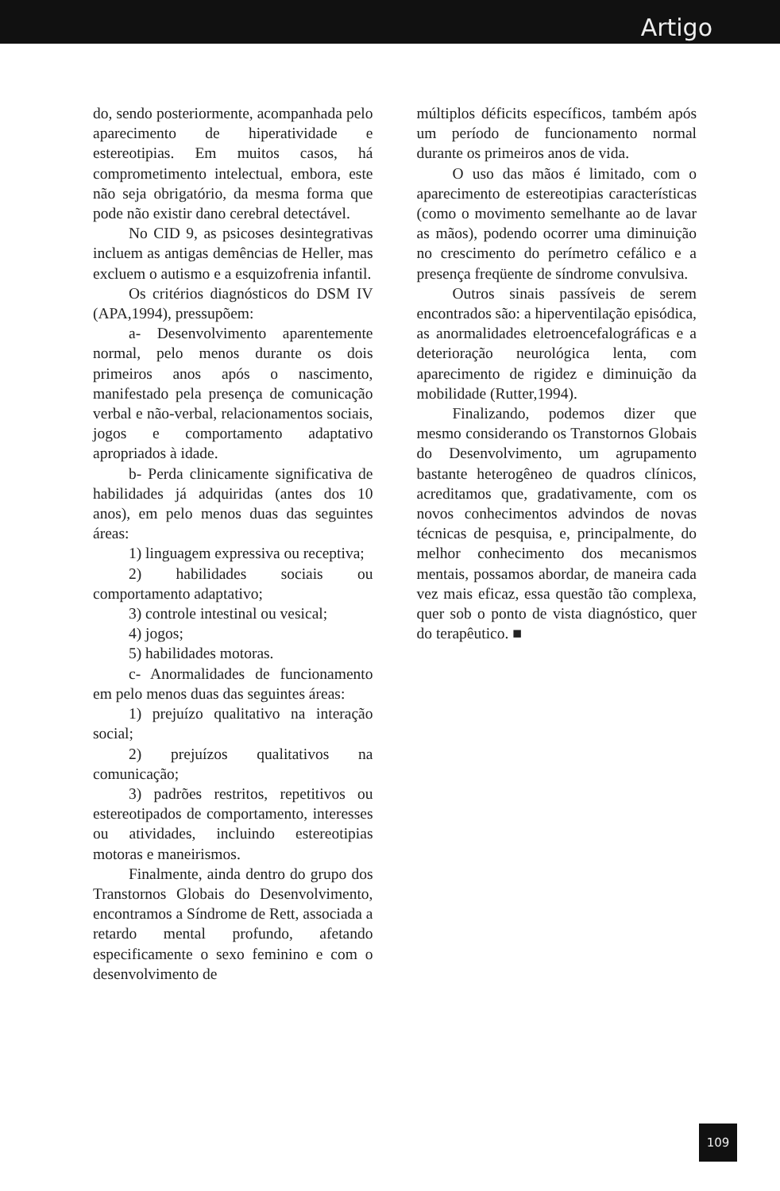Artigo
do, sendo posteriormente, acompanhada pelo aparecimento de hiperatividade e estereotipias. Em muitos casos, há comprometimento intelectual, embora, este não seja obrigatório, da mesma forma que pode não existir dano cerebral detectável.
No CID 9, as psicoses desintegrativas incluem as antigas demências de Heller, mas excluem o autismo e a esquizofrenia infantil.
Os critérios diagnósticos do DSM IV (APA,1994), pressupõem:
a- Desenvolvimento aparentemente normal, pelo menos durante os dois primeiros anos após o nascimento, manifestado pela presença de comunicação verbal e não-verbal, relacionamentos sociais, jogos e comportamento adaptativo apropriados à idade.
b- Perda clinicamente significativa de habilidades já adquiridas (antes dos 10 anos), em pelo menos duas das seguintes áreas:
1) linguagem expressiva ou receptiva;
2) habilidades sociais ou comportamento adaptativo;
3) controle intestinal ou vesical;
4) jogos;
5) habilidades motoras.
c- Anormalidades de funcionamento em pelo menos duas das seguintes áreas:
1) prejuízo qualitativo na interação social;
2) prejuízos qualitativos na comunicação;
3) padrões restritos, repetitivos ou estereotipados de comportamento, interesses ou atividades, incluindo estereotipias motoras e maneirismos.
Finalmente, ainda dentro do grupo dos Transtornos Globais do Desenvolvimento, encontramos a Síndrome de Rett, associada a retardo mental profundo, afetando especificamente o sexo feminino e com o desenvolvimento de
múltiplos déficits específicos, também após um período de funcionamento normal durante os primeiros anos de vida.
O uso das mãos é limitado, com o aparecimento de estereotipias características (como o movimento semelhante ao de lavar as mãos), podendo ocorrer uma diminuição no crescimento do perímetro cefálico e a presença freqüente de síndrome convulsiva.
Outros sinais passíveis de serem encontrados são: a hiperventilação episódica, as anormalidades eletroencefalográficas e a deterioração neurológica lenta, com aparecimento de rigidez e diminuição da mobilidade (Rutter,1994).
Finalizando, podemos dizer que mesmo considerando os Transtornos Globais do Desenvolvimento, um agrupamento bastante heterogêneo de quadros clínicos, acreditamos que, gradativamente, com os novos conhecimentos advindos de novas técnicas de pesquisa, e, principalmente, do melhor conhecimento dos mecanismos mentais, possamos abordar, de maneira cada vez mais eficaz, essa questão tão complexa, quer sob o ponto de vista diagnóstico, quer do terapêutico. ■
109